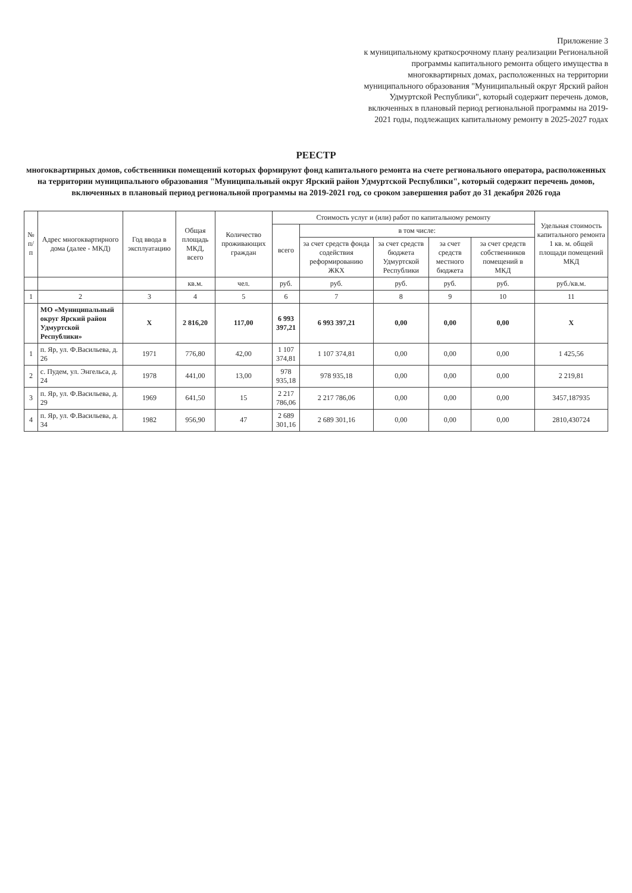Приложение 3
к муниципальному краткосрочному плану реализации Региональной программы капитального ремонта общего имущества в многоквартирных домах, расположенных на территории муниципального образования "Муниципальный округ Ярский район Удмуртской Республики", который содержит перечень домов, включенных в плановый период региональной программы на 2019-2021 годы, подлежащих капитальному ремонту в 2025-2027 годах
РЕЕСТР
многоквартирных домов, собственники помещений которых формируют фонд капитального ремонта на счете регионального оператора, расположенных на территории муниципального образования "Муниципальный округ Ярский район Удмуртской Республики", который содержит перечень домов, включенных в плановый период региональной программы на 2019-2021 год, со сроком завершения работ до 31 декабря 2026 года
| № п/п | Адрес многоквартирного дома (далее - МКД) | Год ввода в эксплуатацию | Общая площадь МКД, всего | Количество проживающих граждан | Стоимость услуг и (или) работ по капитальному ремонту | | | | | Удельная стоимость капитального ремонта 1 кв. м. общей площади помещений МКД |
| --- | --- | --- | --- | --- | --- | --- | --- | --- | --- | --- |
| | | | | | всего | в том числе: | | | | |
| | | | | | | за счет средств фонда содействия реформированию ЖКХ | за счет средств бюджета Удмуртской Республики | за счет средств местного бюджета | за счет средств собственников помещений в МКД | |
| | | | кв.м. | чел. | руб. | руб. | руб. | руб. | руб. | руб./кв.м. |
| 1 | 2 | 3 | 4 | 5 | 6 | 7 | 8 | 9 | 10 | 11 |
| | МО «Муниципальный округ Ярский район Удмуртской Республики» | Х | 2 816,20 | 117,00 | 6 993 397,21 | 6 993 397,21 | 0,00 | 0,00 | 0,00 | Х |
| 1 | п. Яр, ул. Ф.Васильева, д. 26 | 1971 | 776,80 | 42,00 | 1 107 374,81 | 1 107 374,81 | 0,00 | 0,00 | 0,00 | 1 425,56 |
| 2 | с. Пудем, ул. Энгельса, д. 24 | 1978 | 441,00 | 13,00 | 978 935,18 | 978 935,18 | 0,00 | 0,00 | 0,00 | 2 219,81 |
| 3 | п. Яр, ул. Ф.Васильева, д. 29 | 1969 | 641,50 | 15 | 2 217 786,06 | 2 217 786,06 | 0,00 | 0,00 | 0,00 | 3457,187935 |
| 4 | п. Яр, ул. Ф.Васильева, д. 34 | 1982 | 956,90 | 47 | 2 689 301,16 | 2 689 301,16 | 0,00 | 0,00 | 0,00 | 2810,430724 |